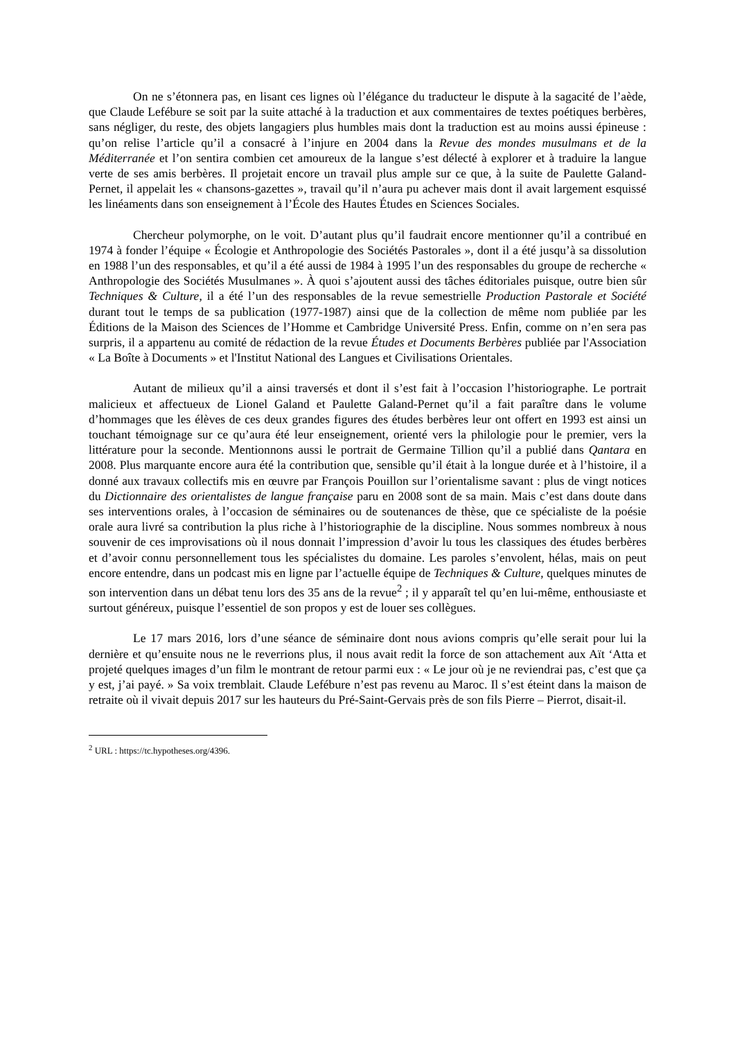On ne s’étonnera pas, en lisant ces lignes où l’élégance du traducteur le dispute à la sagacité de l’aède, que Claude Lefébure se soit par la suite attaché à la traduction et aux commentaires de textes poétiques berbères, sans négliger, du reste, des objets langagiers plus humbles mais dont la traduction est au moins aussi épineuse : qu’on relise l’article qu’il a consacré à l’injure en 2004 dans la Revue des mondes musulmans et de la Méditerranée et l’on sentira combien cet amoureux de la langue s’est délecté à explorer et à traduire la langue verte de ses amis berbères. Il projetait encore un travail plus ample sur ce que, à la suite de Paulette Galand-Pernet, il appelait les « chansons-gazettes », travail qu’il n’aura pu achever mais dont il avait largement esquissé les linéaments dans son enseignement à l’École des Hautes Études en Sciences Sociales.
Chercheur polymorphe, on le voit. D’autant plus qu’il faudrait encore mentionner qu’il a contribué en 1974 à fonder l’équipe « Écologie et Anthropologie des Sociétés Pastorales », dont il a été jusqu’à sa dissolution en 1988 l’un des responsables, et qu’il a été aussi de 1984 à 1995 l’un des responsables du groupe de recherche « Anthropologie des Sociétés Musulmanes ». À quoi s’ajoutent aussi des tâches éditoriales puisque, outre bien sûr Techniques & Culture, il a été l’un des responsables de la revue semestrielle Production Pastorale et Société durant tout le temps de sa publication (1977-1987) ainsi que de la collection de même nom publiée par les Éditions de la Maison des Sciences de l’Homme et Cambridge Université Press. Enfin, comme on n’en sera pas surpris, il a appartenu au comité de rédaction de la revue Études et Documents Berbères publiée par l'Association « La Boîte à Documents » et l'Institut National des Langues et Civilisations Orientales.
Autant de milieux qu’il a ainsi traversés et dont il s’est fait à l’occasion l’historiographe. Le portrait malicieux et affectueux de Lionel Galand et Paulette Galand-Pernet qu’il a fait paraître dans le volume d’hommages que les élèves de ces deux grandes figures des études berbères leur ont offert en 1993 est ainsi un touchant témoignage sur ce qu’aura été leur enseignement, orienté vers la philologie pour le premier, vers la littérature pour la seconde. Mentionnons aussi le portrait de Germaine Tillion qu’il a publié dans Qantara en 2008. Plus marquante encore aura été la contribution que, sensible qu’il était à la longue durée et à l’histoire, il a donné aux travaux collectifs mis en œuvre par François Pouillon sur l’orientalisme savant : plus de vingt notices du Dictionnaire des orientalistes de langue française paru en 2008 sont de sa main. Mais c’est dans doute dans ses interventions orales, à l’occasion de séminaires ou de soutenances de thèse, que ce spécialiste de la poésie orale aura livré sa contribution la plus riche à l’historiographie de la discipline. Nous sommes nombreux à nous souvenir de ces improvisations où il nous donnait l’impression d’avoir lu tous les classiques des études berbères et d’avoir connu personnellement tous les spécialistes du domaine. Les paroles s’envolent, hélas, mais on peut encore entendre, dans un podcast mis en ligne par l’actuelle équipe de Techniques & Culture, quelques minutes de son intervention dans un débat tenu lors des 35 ans de la revue<sup>2</sup> ; il y apparaît tel qu’en lui-même, enthousiaste et surtout généreux, puisque l’essentiel de son propos y est de louer ses collègues.
Le 17 mars 2016, lors d’une séance de séminaire dont nous avions compris qu’elle serait pour lui la dernière et qu’ensuite nous ne le reverrions plus, il nous avait redit la force de son attachement aux Aït ‘Atta et projeté quelques images d’un film le montrant de retour parmi eux : « Le jour où je ne reviendrai pas, c’est que ça y est, j’ai payé. » Sa voix tremblait. Claude Lefébure n’est pas revenu au Maroc. Il s’est éteint dans la maison de retraite où il vivait depuis 2017 sur les hauteurs du Pré-Saint-Gervais près de son fils Pierre – Pierrot, disait-il.
<sup>2</sup> URL : https://tc.hypotheses.org/4396.